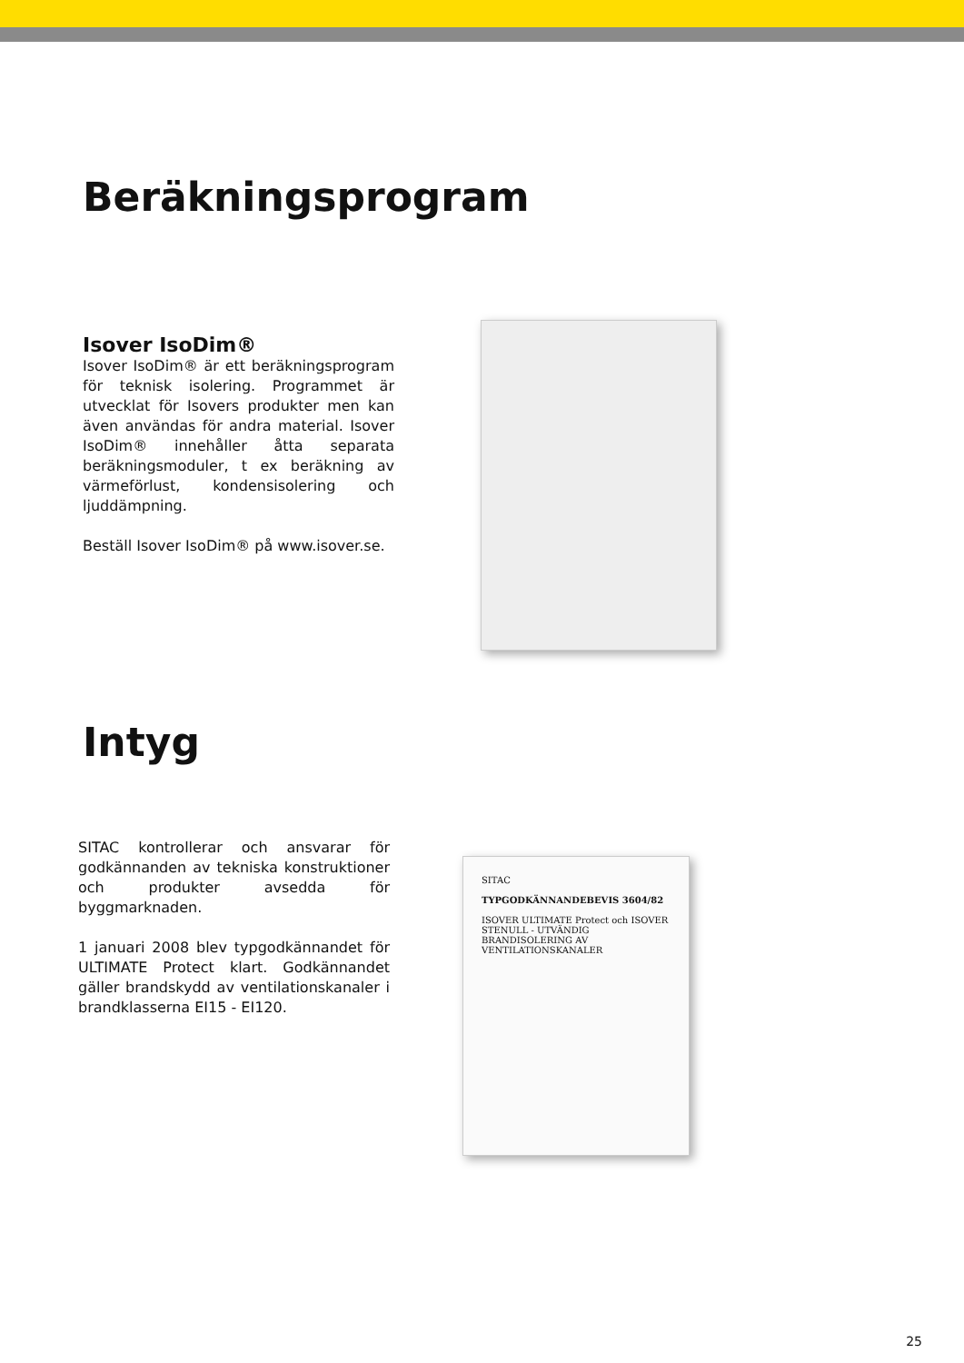Beräkningsprogram
Isover IsoDim®
Isover IsoDim® är ett beräkningsprogram för teknisk isolering. Programmet är utvecklat för Isovers produkter men kan även användas för andra material. Isover IsoDim® innehåller åtta separata beräkningsmoduler, t ex beräkning av värmeförlust, kondensisolering och ljuddämpning.
Beställ Isover IsoDim® på www.isover.se.
Intyg
SITAC kontrollerar och ansvarar för godkännanden av tekniska konstruktioner och produkter avsedda för byggmarknaden.
1 januari 2008 blev typgodkännandet för ULTIMATE Protect klart. Godkännandet gäller brandskydd av ventilationskanaler i brandklasserna EI15 - EI120.
SITAC
TYPGODKÄNNANDEBEVIS 3604/82
ISOVER ULTIMATE Protect och ISOVER STENULL - UTVÄNDIG BRANDISOLERING AV VENTILATIONSKANALER
25